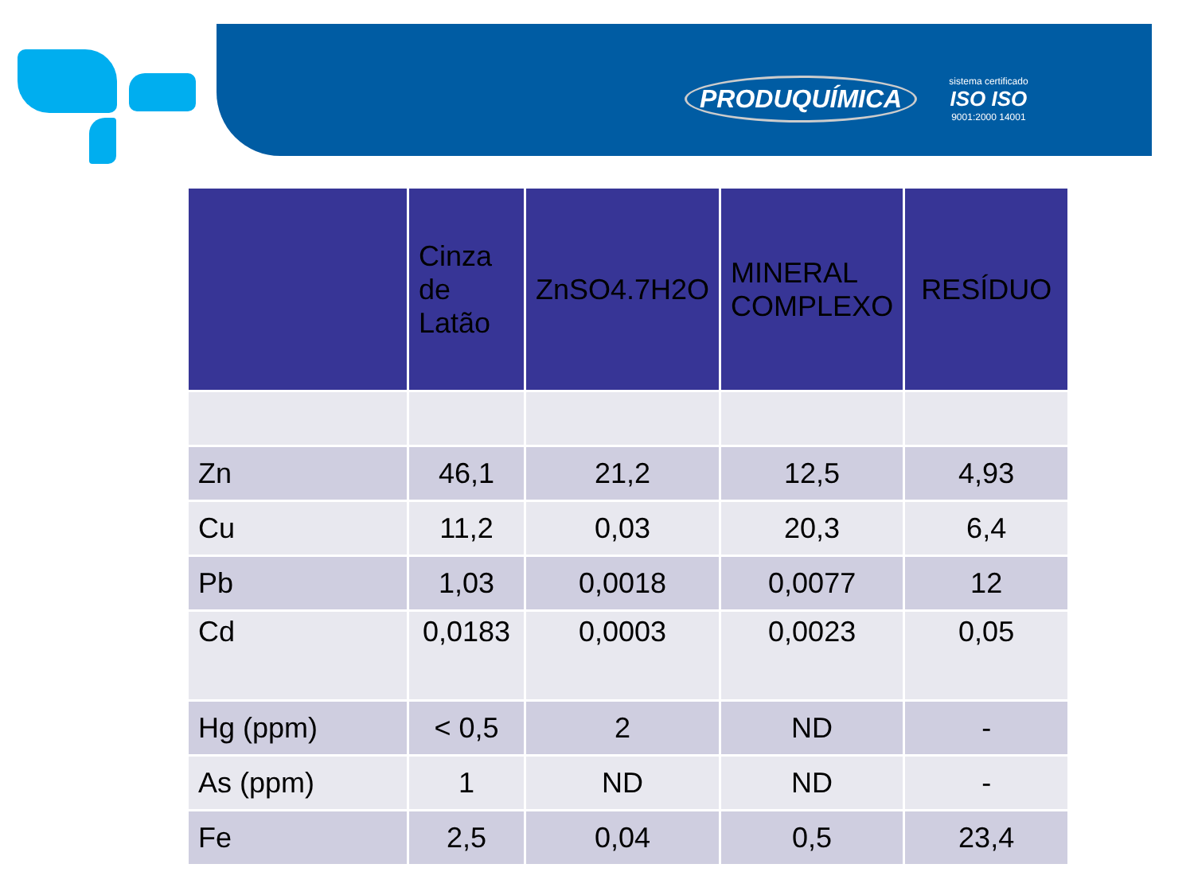PRODUQUÍMICA
sistema certificado
ISO ISO
9001:2000 14001
| | Cinza de Latão | ZnSO4.7H2O | MINERAL COMPLEXO | RESÍDUO |
| --- | --- | --- | --- | --- |
| Zn | 46,1 | 21,2 | 12,5 | 4,93 |
| Cu | 11,2 | 0,03 | 20,3 | 6,4 |
| Pb | 1,03 | 0,0018 | 0,0077 | 12 |
| Cd | 0,0183 | 0,0003 | 0,0023 | 0,05 |
| Hg (ppm) | < 0,5 | 2 | ND | - |
| As (ppm) | 1 | ND | ND | - |
| Fe | 2,5 | 0,04 | 0,5 | 23,4 |